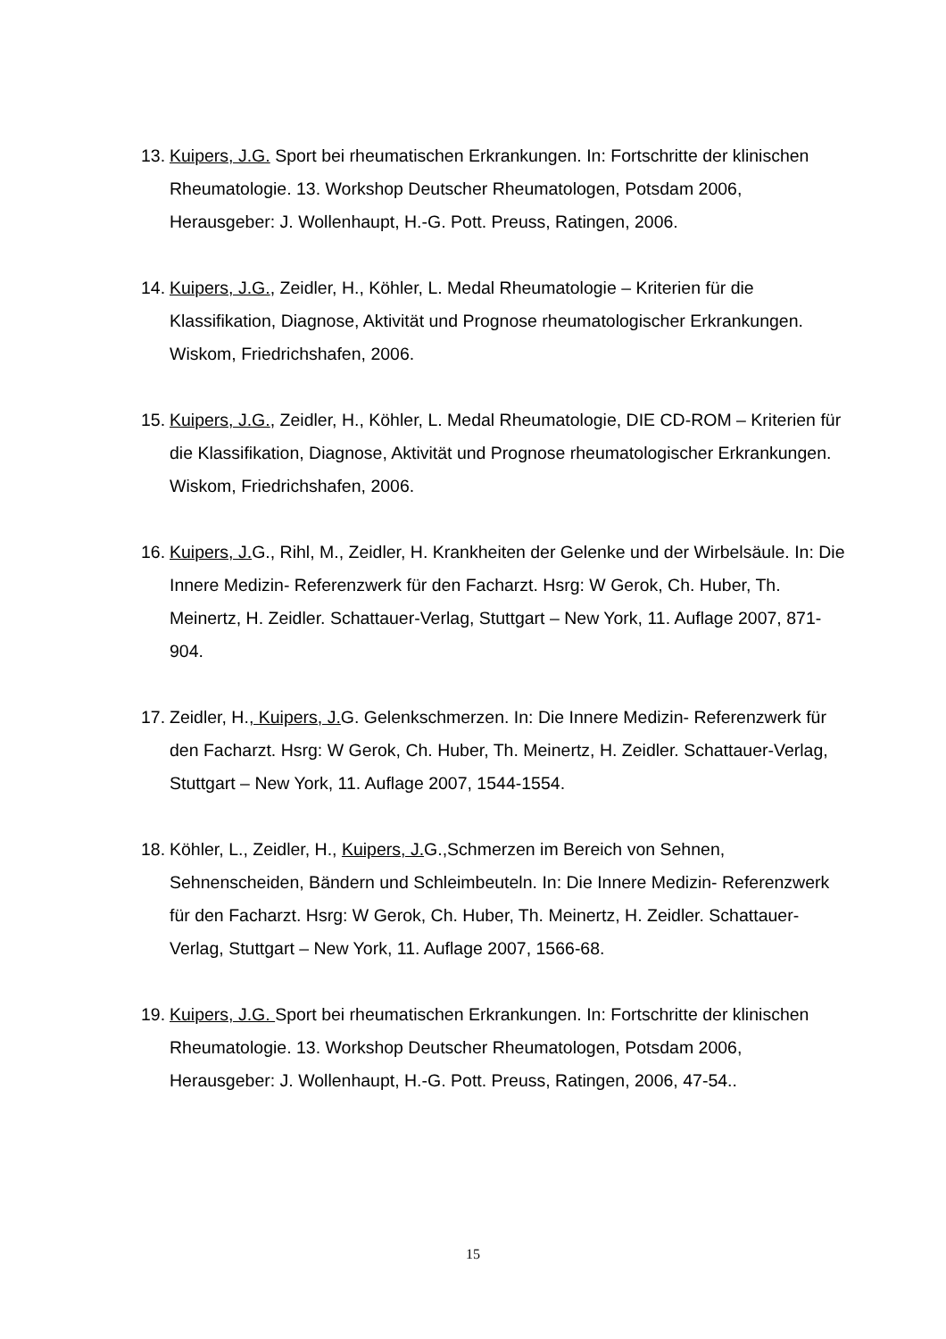13. Kuipers, J.G. Sport bei rheumatischen Erkrankungen. In: Fortschritte der klinischen Rheumatologie. 13. Workshop Deutscher Rheumatologen, Potsdam 2006, Herausgeber: J. Wollenhaupt, H.-G. Pott. Preuss, Ratingen, 2006.
14. Kuipers, J.G., Zeidler, H., Köhler, L. Medal Rheumatologie – Kriterien für die Klassifikation, Diagnose, Aktivität und Prognose rheumatologischer Erkrankungen. Wiskom, Friedrichshafen, 2006.
15. Kuipers, J.G., Zeidler, H., Köhler, L. Medal Rheumatologie, DIE CD-ROM – Kriterien für die Klassifikation, Diagnose, Aktivität und Prognose rheumatologischer Erkrankungen. Wiskom, Friedrichshafen, 2006.
16. Kuipers, J. G., Rihl, M., Zeidler, H. Krankheiten der Gelenke und der Wirbelsäule. In: Die Innere Medizin- Referenzwerk für den Facharzt. Hsrg: W Gerok, Ch. Huber, Th. Meinertz, H. Zeidler. Schattauer-Verlag, Stuttgart – New York, 11. Auflage 2007, 871-904.
17. Zeidler, H., Kuipers, J. G. Gelenkschmerzen. In: Die Innere Medizin- Referenzwerk für den Facharzt. Hsrg: W Gerok, Ch. Huber, Th. Meinertz, H. Zeidler. Schattauer-Verlag, Stuttgart – New York, 11. Auflage 2007, 1544-1554.
18. Köhler, L., Zeidler, H., Kuipers, J. G.,Schmerzen im Bereich von Sehnen, Sehnenscheiden, Bändern und Schleimbeuteln. In: Die Innere Medizin- Referenzwerk für den Facharzt. Hsrg: W Gerok, Ch. Huber, Th. Meinertz, H. Zeidler. Schattauer-Verlag, Stuttgart – New York, 11. Auflage 2007, 1566-68.
19. Kuipers, J.G. Sport bei rheumatischen Erkrankungen. In: Fortschritte der klinischen Rheumatologie. 13. Workshop Deutscher Rheumatologen, Potsdam 2006, Herausgeber: J. Wollenhaupt, H.-G. Pott. Preuss, Ratingen, 2006, 47-54..
15